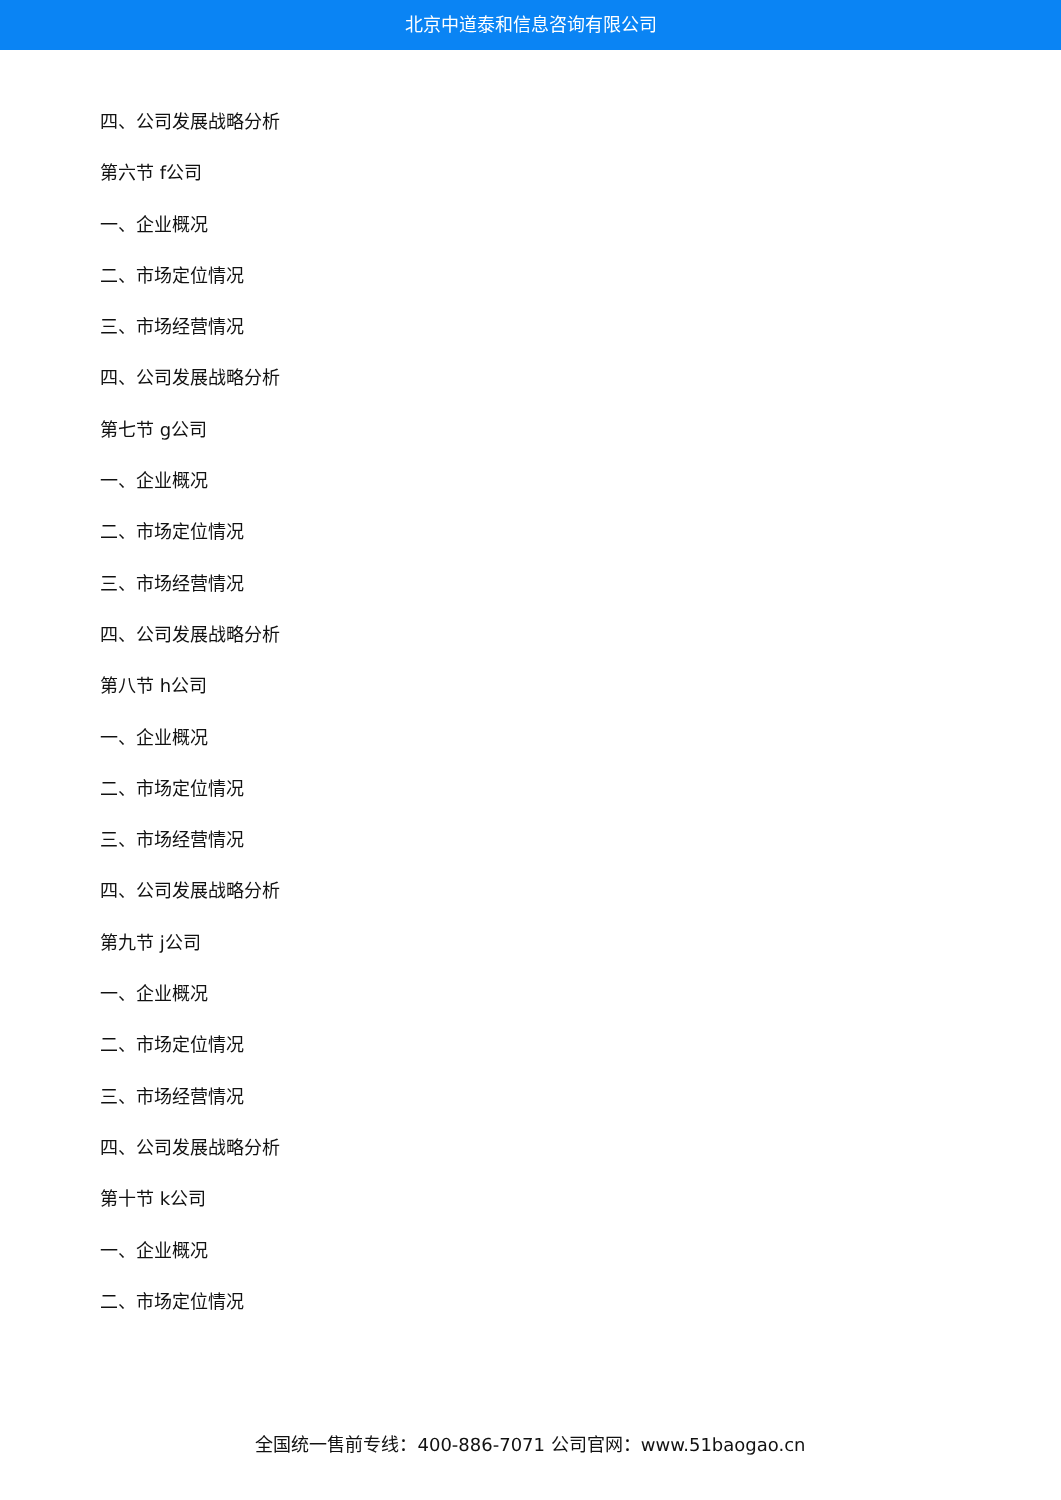北京中道泰和信息咨询有限公司
四、公司发展战略分析
第六节 f公司
一、企业概况
二、市场定位情况
三、市场经营情况
四、公司发展战略分析
第七节 g公司
一、企业概况
二、市场定位情况
三、市场经营情况
四、公司发展战略分析
第八节 h公司
一、企业概况
二、市场定位情况
三、市场经营情况
四、公司发展战略分析
第九节 j公司
一、企业概况
二、市场定位情况
三、市场经营情况
四、公司发展战略分析
第十节 k公司
一、企业概况
二、市场定位情况
全国统一售前专线：400-886-7071 公司官网：www.51baogao.cn